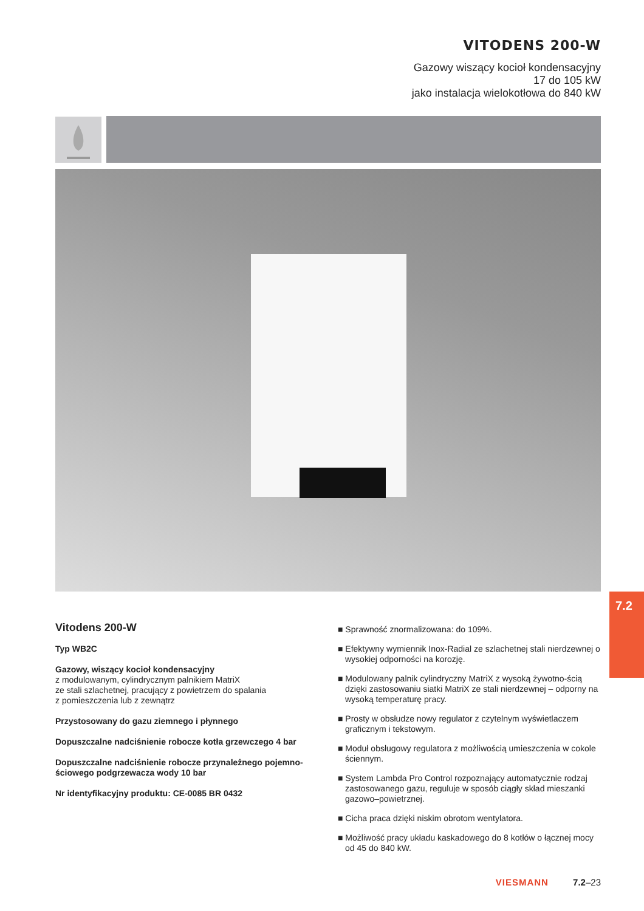VITODENS 200-W
Gazowy wiszący kocioł kondensacyjny
17 do 105 kW
jako instalacja wielokotłowa do 840 kW
7.2
Vitodens 200-W
Typ WB2C
Gazowy, wiszący kocioł kondensacyjny
z modulowanym, cylindrycznym palnikiem MatriX
ze stali szlachetnej, pracujący z powietrzem do spalania
z pomieszczenia lub z zewnątrz
Przystosowany do gazu ziemnego i płynnego
Dopuszczalne nadciśnienie robocze kotła grzewczego 4 bar
Dopuszczalne nadciśnienie robocze przynależnego pojemno-
ściowego podgrzewacza wody 10 bar
Nr identyfikacyjny produktu: CE-0085 BR 0432
■ Sprawność znormalizowana: do 109%.
■ Efektywny wymiennik Inox-Radial ze szlachetnej stali nierdzewnej o wysokiej odporności na korozję.
■ Modulowany palnik cylindryczny MatriX z wysoką żywotno-ścią dzięki zastosowaniu siatki MatriX ze stali nierdzewnej – odporny na wysoką temperaturę pracy.
■ Prosty w obsłudze nowy regulator z czytelnym wyświetlaczem graficznym i tekstowym.
■ Moduł obsługowy regulatora z możliwością umieszczenia w cokole ściennym.
■ System Lambda Pro Control rozpoznający automatycznie rodzaj zastosowanego gazu, reguluje w sposób ciągły skład mieszanki gazowo–powietrznej.
■ Cicha praca dzięki niskim obrotom wentylatora.
■ Możliwość pracy układu kaskadowego do 8 kotłów o łącznej mocy od 45 do 840 kW.
VIESMANN 7.2–23